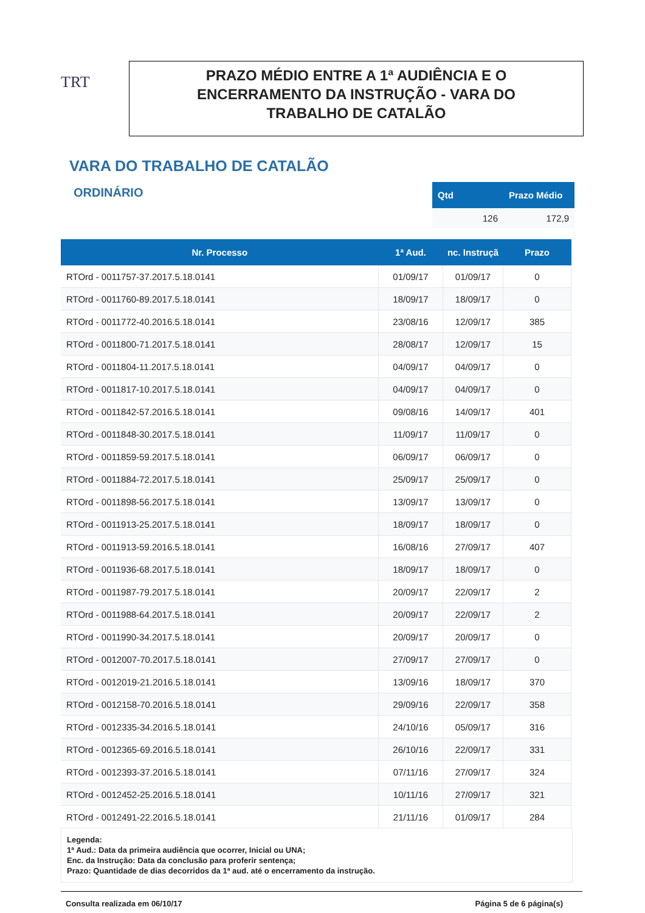TRT
PRAZO MÉDIO ENTRE A 1ª AUDIÊNCIA E O
ENCERRAMENTO DA INSTRUÇÃO - VARA DO
TRABALHO DE CATALÃO
VARA DO TRABALHO DE CATALÃO
ORDINÁRIO
| Qtd | Prazo Médio |
| --- | --- |
| 126 | 172,9 |
| Nr. Processo | 1ª Aud. | nc. Instruçã | Prazo |
| --- | --- | --- | --- |
| RTOrd - 0011757-37.2017.5.18.0141 | 01/09/17 | 01/09/17 | 0 |
| RTOrd - 0011760-89.2017.5.18.0141 | 18/09/17 | 18/09/17 | 0 |
| RTOrd - 0011772-40.2016.5.18.0141 | 23/08/16 | 12/09/17 | 385 |
| RTOrd - 0011800-71.2017.5.18.0141 | 28/08/17 | 12/09/17 | 15 |
| RTOrd - 0011804-11.2017.5.18.0141 | 04/09/17 | 04/09/17 | 0 |
| RTOrd - 0011817-10.2017.5.18.0141 | 04/09/17 | 04/09/17 | 0 |
| RTOrd - 0011842-57.2016.5.18.0141 | 09/08/16 | 14/09/17 | 401 |
| RTOrd - 0011848-30.2017.5.18.0141 | 11/09/17 | 11/09/17 | 0 |
| RTOrd - 0011859-59.2017.5.18.0141 | 06/09/17 | 06/09/17 | 0 |
| RTOrd - 0011884-72.2017.5.18.0141 | 25/09/17 | 25/09/17 | 0 |
| RTOrd - 0011898-56.2017.5.18.0141 | 13/09/17 | 13/09/17 | 0 |
| RTOrd - 0011913-25.2017.5.18.0141 | 18/09/17 | 18/09/17 | 0 |
| RTOrd - 0011913-59.2016.5.18.0141 | 16/08/16 | 27/09/17 | 407 |
| RTOrd - 0011936-68.2017.5.18.0141 | 18/09/17 | 18/09/17 | 0 |
| RTOrd - 0011987-79.2017.5.18.0141 | 20/09/17 | 22/09/17 | 2 |
| RTOrd - 0011988-64.2017.5.18.0141 | 20/09/17 | 22/09/17 | 2 |
| RTOrd - 0011990-34.2017.5.18.0141 | 20/09/17 | 20/09/17 | 0 |
| RTOrd - 0012007-70.2017.5.18.0141 | 27/09/17 | 27/09/17 | 0 |
| RTOrd - 0012019-21.2016.5.18.0141 | 13/09/16 | 18/09/17 | 370 |
| RTOrd - 0012158-70.2016.5.18.0141 | 29/09/16 | 22/09/17 | 358 |
| RTOrd - 0012335-34.2016.5.18.0141 | 24/10/16 | 05/09/17 | 316 |
| RTOrd - 0012365-69.2016.5.18.0141 | 26/10/16 | 22/09/17 | 331 |
| RTOrd - 0012393-37.2016.5.18.0141 | 07/11/16 | 27/09/17 | 324 |
| RTOrd - 0012452-25.2016.5.18.0141 | 10/11/16 | 27/09/17 | 321 |
| RTOrd - 0012491-22.2016.5.18.0141 | 21/11/16 | 01/09/17 | 284 |
Legenda:
1ª Aud.: Data da primeira audiência que ocorrer, Inicial ou UNA;
Enc. da Instrução: Data da conclusão para proferir sentença;
Prazo: Quantidade de dias decorridos da 1ª aud. até o encerramento da instrução.
Consulta realizada em 06/10/17 Página 5 de 6 página(s)